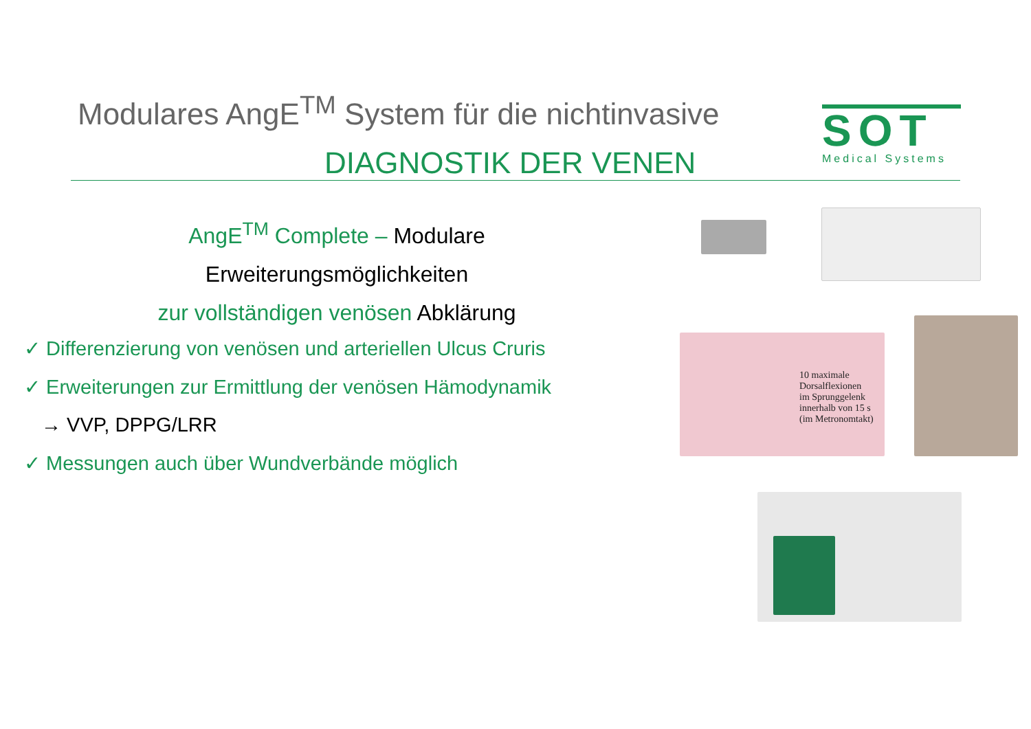Modulares AngE<sup>TM</sup> System für die nichtinvasive
DIAGNOSTIK DER VENEN
SOT
Medical Systems
AngE<sup>TM</sup> Complete – Modulare Erweiterungsmöglichkeiten
zur vollständigen venösen Abklärung
✓ Differenzierung von venösen und arteriellen Ulcus Cruris
✓ Erweiterungen zur Ermittlung der venösen Hämodynamik
→ VVP, DPPG/LRR
✓ Messungen auch über Wundverbände möglich
10 maximale
Dorsalflexionen
im Sprunggelenk
innerhalb von 15 s
(im Metronomtakt)